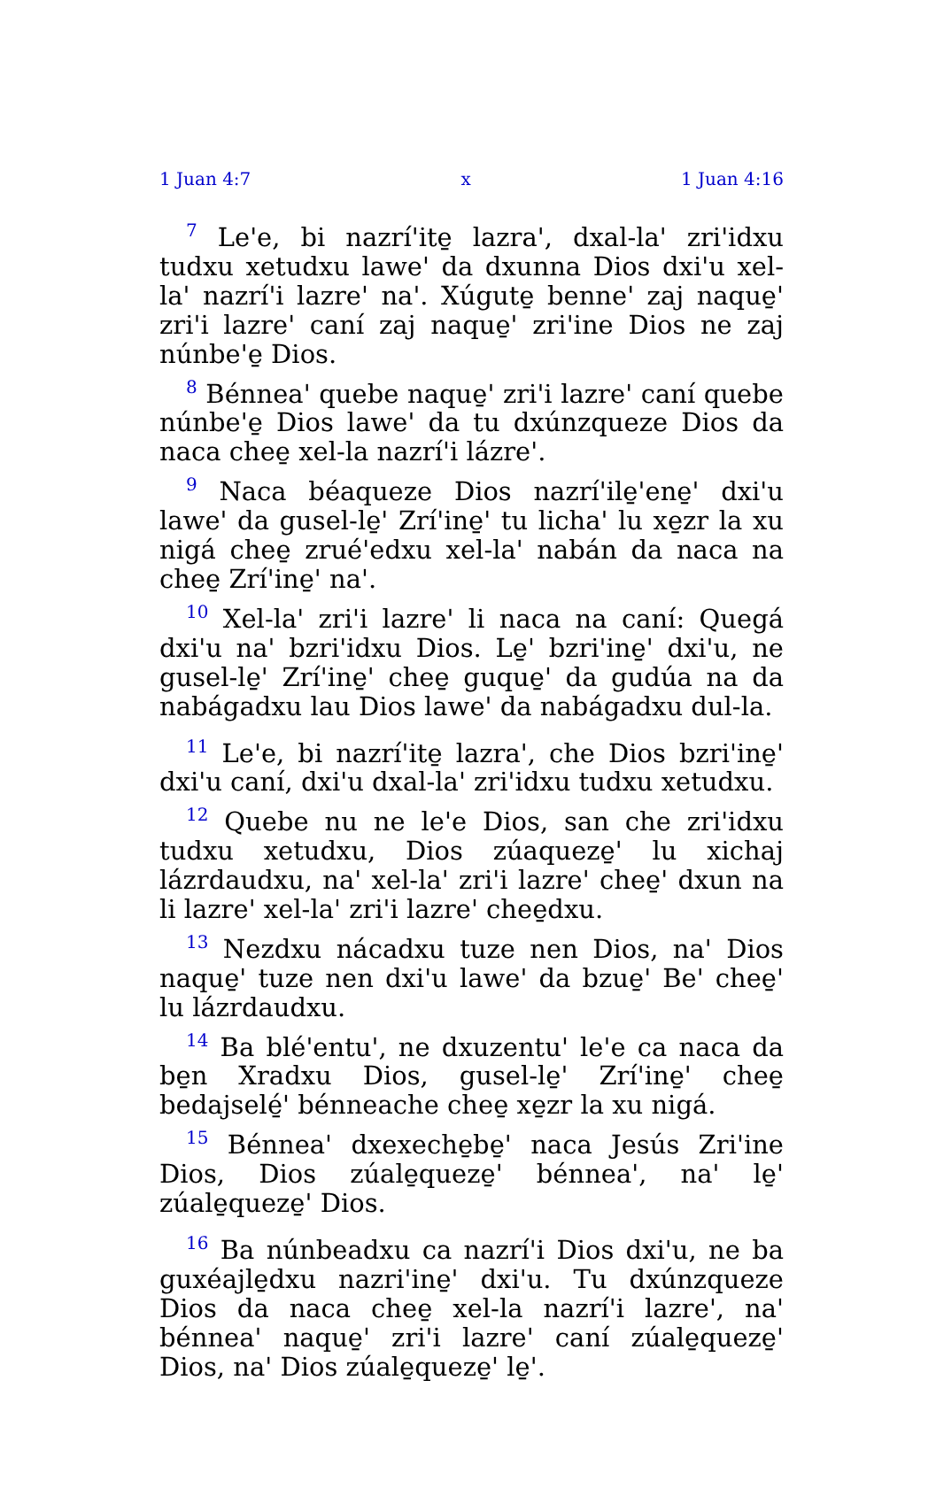1 Juan 4:7 x 1 Juan 4:16
<sup>7</sup> Le'e, bi nazrí'ite̱ lazra', dxal-la' zri'idxu tudxu xetudxu lawe' da dxunna Dios dxi'u xel-la' nazrí'i lazre' na'. Xúgute̱ benne' zaj naque̱' zri'i lazre' caní zaj naque̱' zri'ine Dios ne zaj núnbe'e̱ Dios.
<sup>8</sup> Bénnea' quebe naque̱' zri'i lazre' caní quebe núnbe'e̱ Dios lawe' da tu dxúnzqueze Dios da naca chee̱ xel-la nazrí'i lázre'.
<sup>9</sup> Naca béaqueze Dios nazrí'ile̱'ene̱' dxi'u lawe' da gusel-le̱' Zrí'ine̱' tu licha' lu xe̱zr la xu nigá chee̱ zrué'edxu xel-la' nabán da naca na chee̱ Zrí'ine̱' na'.
<sup>10</sup> Xel-la' zri'i lazre' li naca na caní: Quegá dxi'u na' bzri'idxu Dios. Le̱' bzri'ine̱' dxi'u, ne gusel-le̱' Zrí'ine̱' chee̱ guque̱' da gudúa na da nabágadxu lau Dios lawe' da nabágadxu dul-la.
<sup>11</sup> Le'e, bi nazrí'ite̱ lazra', che Dios bzri'ine̱' dxi'u caní, dxi'u dxal-la' zri'idxu tudxu xetudxu.
<sup>12</sup> Quebe nu ne le'e Dios, san che zri'idxu tudxu xetudxu, Dios zúaqueze̱' lu xichaj lázrdaudxu, na' xel-la' zri'i lazre' chee̱' dxun na li lazre' xel-la' zri'i lazre' chee̱dxu.
<sup>13</sup> Nezdxu nácadxu tuze nen Dios, na' Dios naque̱' tuze nen dxi'u lawe' da bzue̱' Be' chee̱' lu lázrdaudxu.
<sup>14</sup> Ba blé'entu', ne dxuzentu' le'e ca naca da be̱n Xradxu Dios, gusel-le̱' Zrí'ine̱' chee̱ bedajselé̱' bénneache chee̱ xe̱zr la xu nigá.
<sup>15</sup> Bénnea' dxexeche̱be̱' naca Jesús Zri'ine Dios, Dios zúale̱queze̱' bénnea', na' le̱' zúale̱queze̱' Dios.
<sup>16</sup> Ba núnbeadxu ca nazrí'i Dios dxi'u, ne ba guxéajle̱dxu nazri'ine̱' dxi'u. Tu dxúnzqueze Dios da naca chee̱ xel-la nazrí'i lazre', na' bénnea' naque̱' zri'i lazre' caní zúale̱queze̱' Dios, na' Dios zúale̱queze̱' le̱'.